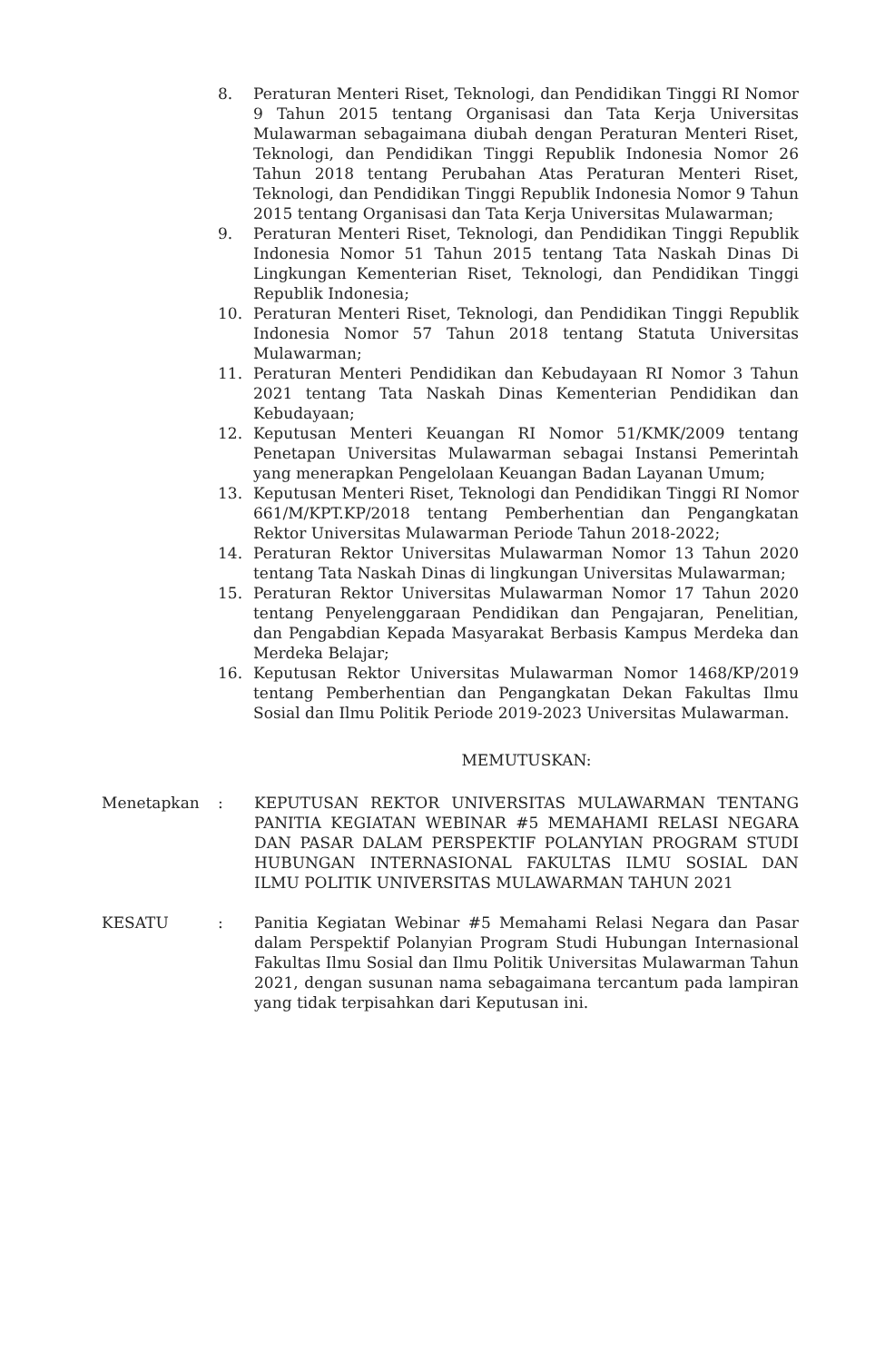8. Peraturan Menteri Riset, Teknologi, dan Pendidikan Tinggi RI Nomor 9 Tahun 2015 tentang Organisasi dan Tata Kerja Universitas Mulawarman sebagaimana diubah dengan Peraturan Menteri Riset, Teknologi, dan Pendidikan Tinggi Republik Indonesia Nomor 26 Tahun 2018 tentang Perubahan Atas Peraturan Menteri Riset, Teknologi, dan Pendidikan Tinggi Republik Indonesia Nomor 9 Tahun 2015 tentang Organisasi dan Tata Kerja Universitas Mulawarman;
9. Peraturan Menteri Riset, Teknologi, dan Pendidikan Tinggi Republik Indonesia Nomor 51 Tahun 2015 tentang Tata Naskah Dinas Di Lingkungan Kementerian Riset, Teknologi, dan Pendidikan Tinggi Republik Indonesia;
10. Peraturan Menteri Riset, Teknologi, dan Pendidikan Tinggi Republik Indonesia Nomor 57 Tahun 2018 tentang Statuta Universitas Mulawarman;
11. Peraturan Menteri Pendidikan dan Kebudayaan RI Nomor 3 Tahun 2021 tentang Tata Naskah Dinas Kementerian Pendidikan dan Kebudayaan;
12. Keputusan Menteri Keuangan RI Nomor 51/KMK/2009 tentang Penetapan Universitas Mulawarman sebagai Instansi Pemerintah yang menerapkan Pengelolaan Keuangan Badan Layanan Umum;
13. Keputusan Menteri Riset, Teknologi dan Pendidikan Tinggi RI Nomor 661/M/KPT.KP/2018 tentang Pemberhentian dan Pengangkatan Rektor Universitas Mulawarman Periode Tahun 2018-2022;
14. Peraturan Rektor Universitas Mulawarman Nomor 13 Tahun 2020 tentang Tata Naskah Dinas di lingkungan Universitas Mulawarman;
15. Peraturan Rektor Universitas Mulawarman Nomor 17 Tahun 2020 tentang Penyelenggaraan Pendidikan dan Pengajaran, Penelitian, dan Pengabdian Kepada Masyarakat Berbasis Kampus Merdeka dan Merdeka Belajar;
16. Keputusan Rektor Universitas Mulawarman Nomor 1468/KP/2019 tentang Pemberhentian dan Pengangkatan Dekan Fakultas Ilmu Sosial dan Ilmu Politik Periode 2019-2023 Universitas Mulawarman.
MEMUTUSKAN:
Menetapkan : KEPUTUSAN REKTOR UNIVERSITAS MULAWARMAN TENTANG PANITIA KEGIATAN WEBINAR #5 MEMAHAMI RELASI NEGARA DAN PASAR DALAM PERSPEKTIF POLANYIAN PROGRAM STUDI HUBUNGAN INTERNASIONAL FAKULTAS ILMU SOSIAL DAN ILMU POLITIK UNIVERSITAS MULAWARMAN TAHUN 2021
KESATU : Panitia Kegiatan Webinar #5 Memahami Relasi Negara dan Pasar dalam Perspektif Polanyian Program Studi Hubungan Internasional Fakultas Ilmu Sosial dan Ilmu Politik Universitas Mulawarman Tahun 2021, dengan susunan nama sebagaimana tercantum pada lampiran yang tidak terpisahkan dari Keputusan ini.